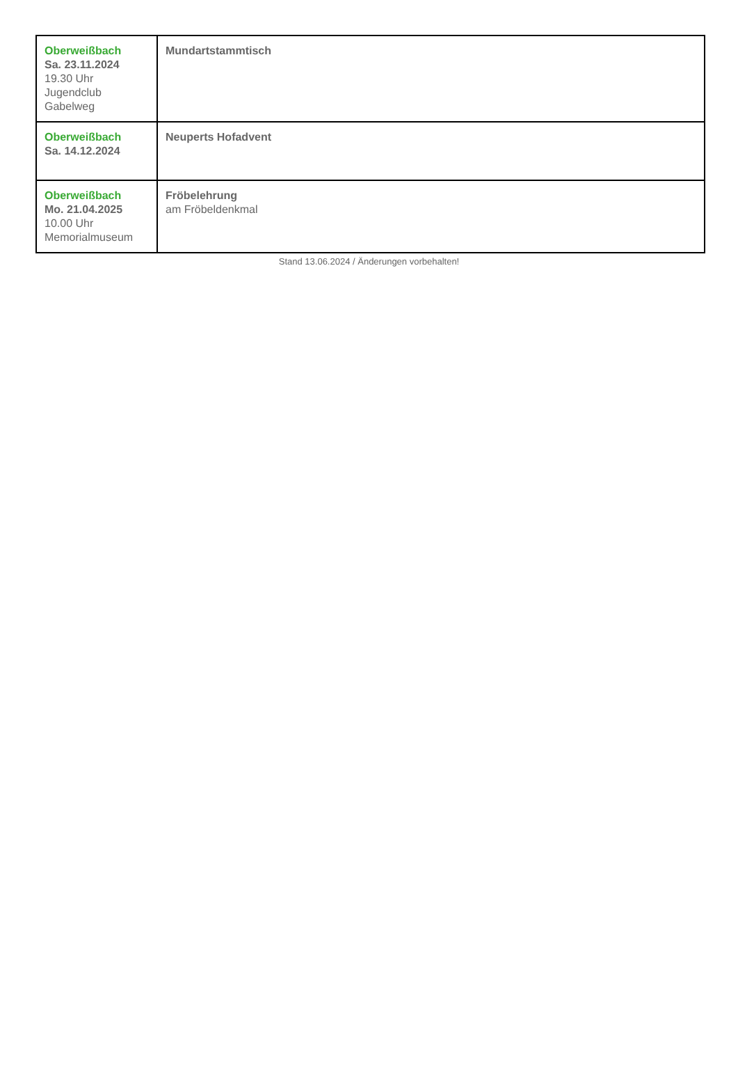| Oberweißbach Sa. 23.11.2024 19.30 Uhr Jugendclub Gabelweg | Mundartstammtisch |
| Oberweißbach Sa. 14.12.2024 | Neuperts Hofadvent |
| Oberweißbach Mo. 21.04.2025 10.00 Uhr Memorialmuseum | Fröbelehrung am Fröbeldenkmal |
Stand 13.06.2024 / Änderungen vorbehalten!